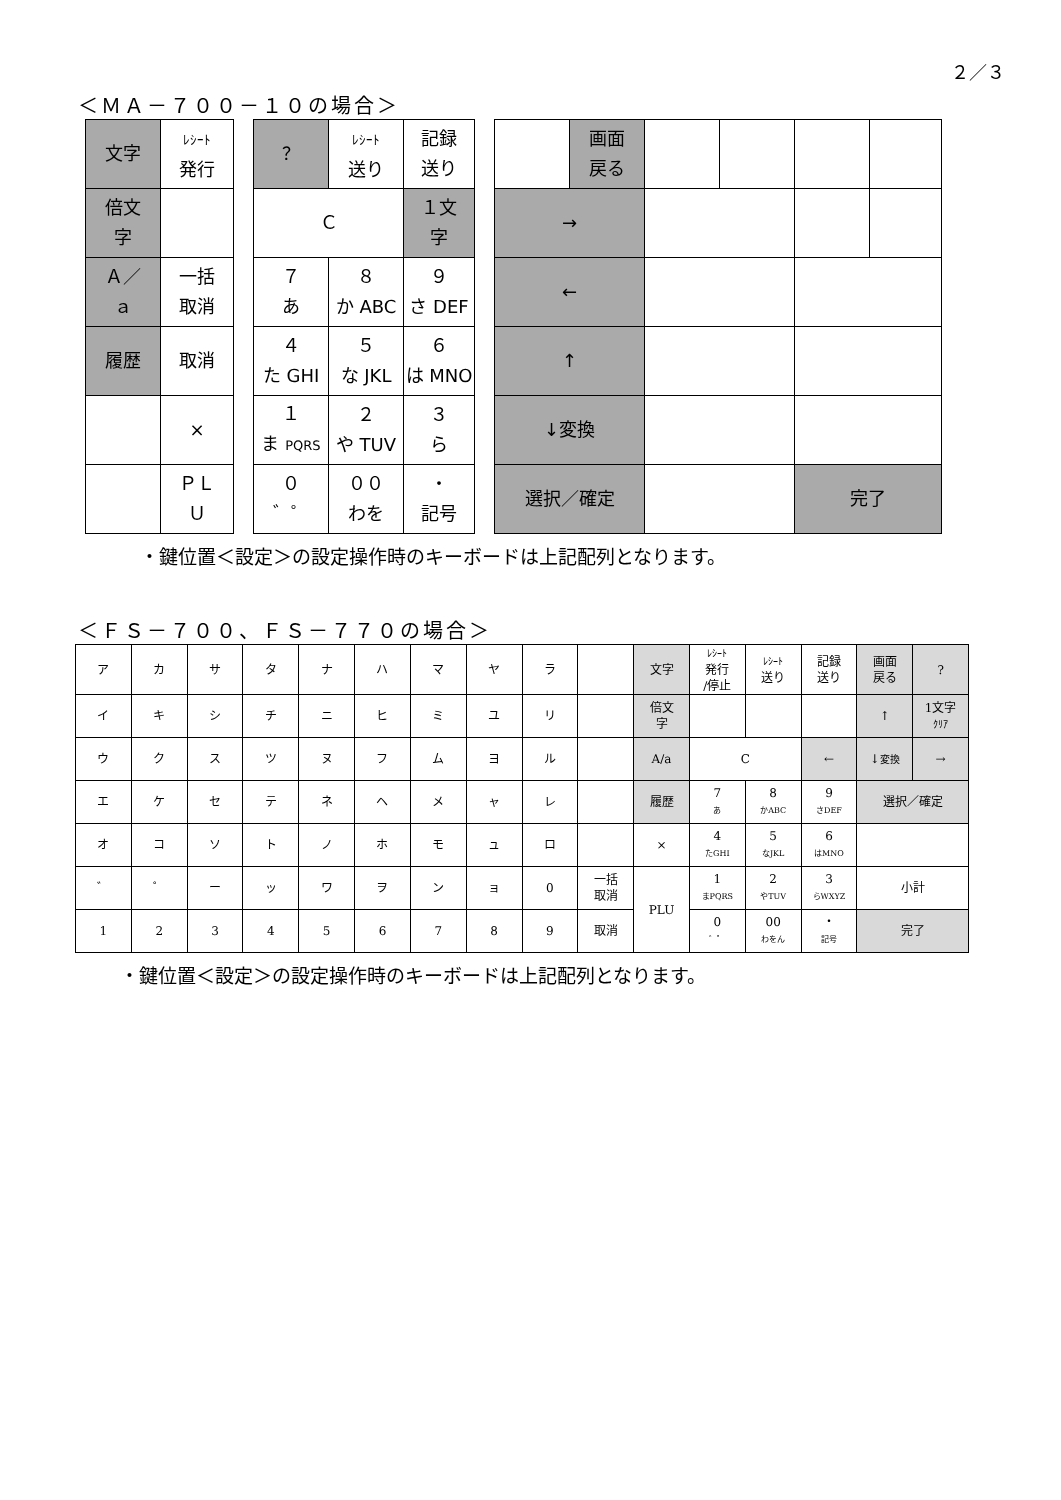２／３
＜ＭＡ－７００－１０の場合＞
| 文字 | ﾚｼｰﾄ 発行 |
| 倍文 字 | |
| Ａ／ ａ | 一括 取消 |
| 履歴 | 取消 |
| | × |
| | ＰＬ Ｕ |
| ？ | ﾚｼｰﾄ 送り | 記録 送り |
| Ｃ | | １文 字 |
| ７ あ | ８ か ABC | ９ さ DEF |
| ４ た GHI | ５ な JKL | ６ は MNO |
| １ ま PQRS | ２ や TUV | ３ ら |
| ０ ゛゜ | ００ わを | ・ 記号 |
| | 画面 戻る | | | | |
| → | | | | | |
| ← | | | | | |
| ↑ | | | | | |
| ↓変換 | | | | | |
| 選択／確定 | | | | 完了 | |
・鍵位置＜設定＞の設定操作時のキーボードは上記配列となります。
＜ＦＳ－７００、ＦＳ－７７０の場合＞
| ア | カ | サ | タ | ナ | ハ | マ | ヤ | ラ | | 文字 | ﾚｼｰﾄ 発行 /停止 | ﾚｼｰﾄ 送り | 記録 送り | 画面 戻る | ? |
| イ | キ | シ | チ | ニ | ヒ | ミ | ユ | リ | | 倍文 字 | | | | ↑ | 1文字 ｸﾘｱ |
| ウ | ク | ス | ツ | ヌ | フ | ム | ヨ | ル | | A/a | C | | ← | ↓ 変換 | → |
| エ | ケ | セ | テ | ネ | ヘ | メ | ャ | レ | | 履歴 | 7 あ | 8 かABC | 9 さDEF | 選択／確定 | |
| オ | コ | ソ | ト | ノ | ホ | モ | ュ | ロ | | × | 4 たGHI | 5 なJKL | 6 はMNO | | |
| ゛ | ゜ | ー | ッ | ワ | ヲ | ン | ョ | 0 | 一括 取消 | PLU | 1 まPQRS | 2 やTUV | 3 らWXYZ | 小計 | |
| 1 | 2 | 3 | 4 | 5 | 6 | 7 | 8 | 9 | 取消 | | 0 ゛゜ | 00 わをん | ・ 記号 | 完了 | |
・鍵位置＜設定＞の設定操作時のキーボードは上記配列となります。